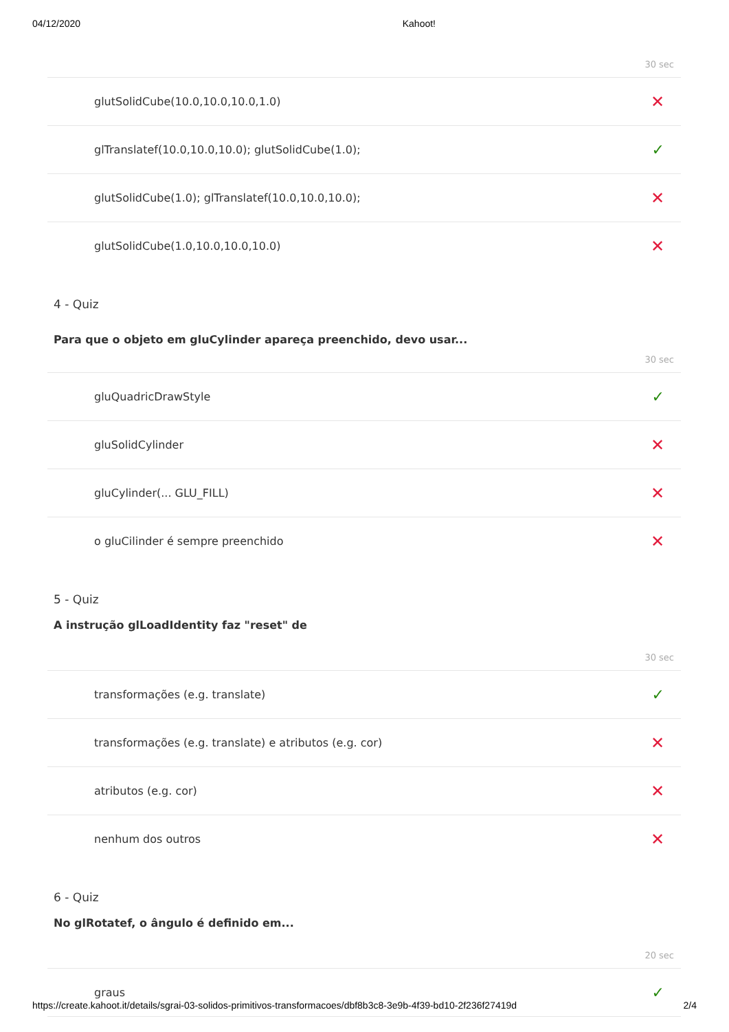04/12/2020 Kahoot!
30 sec
glutSolidCube(10.0,10.0,10.0,1.0) ✕
glTranslatef(10.0,10.0,10.0); glutSolidCube(1.0); ✓
glutSolidCube(1.0); glTranslatef(10.0,10.0,10.0); ✕
glutSolidCube(1.0,10.0,10.0,10.0) ✕
4 - Quiz
Para que o objeto em gluCylinder apareça preenchido, devo usar...
30 sec
gluQuadricDrawStyle ✓
gluSolidCylinder ✕
gluCylinder(... GLU_FILL) ✕
o gluCilinder é sempre preenchido ✕
5 - Quiz
A instrução glLoadIdentity faz "reset" de
30 sec
transformações (e.g. translate) ✓
transformações (e.g. translate) e atributos (e.g. cor) ✕
atributos (e.g. cor) ✕
nenhum dos outros ✕
6 - Quiz
No glRotatef, o ângulo é definido em...
20 sec
graus ✓
https://create.kahoot.it/details/sgrai-03-solidos-primitivos-transformacoes/dbf8b3c8-3e9b-4f39-bd10-2f236f27419d 2/4